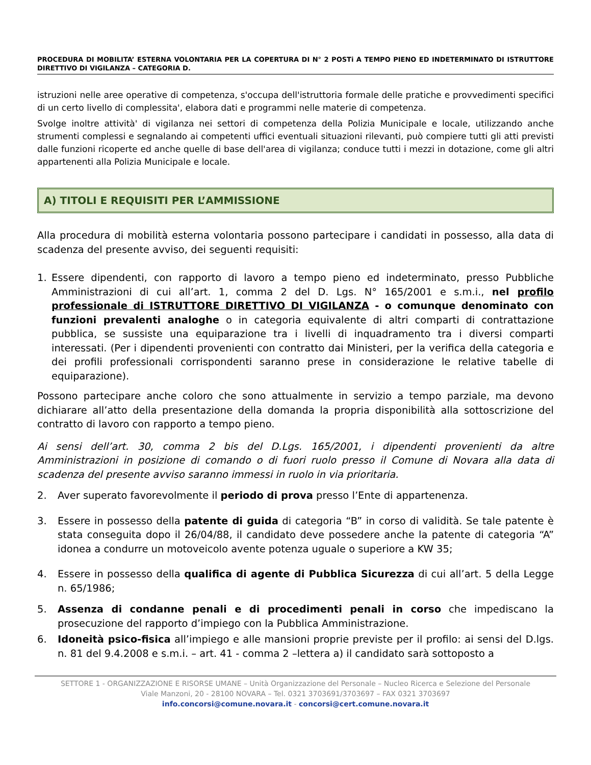PROCEDURA DI MOBILITA’ ESTERNA VOLONTARIA PER LA COPERTURA DI N° 2 POSTi A TEMPO PIENO ED INDETERMINATO DI ISTRUTTORE DIRETTIVO DI VIGILANZA – CATEGORIA D.
istruzioni nelle aree operative di competenza, s'occupa dell'istruttoria formale delle pratiche e provvedimenti specifici di un certo livello di complessita', elabora dati e programmi nelle materie di competenza.
Svolge inoltre attività' di vigilanza nei settori di competenza della Polizia Municipale e locale, utilizzando anche strumenti complessi e segnalando ai competenti uffici eventuali situazioni rilevanti, può compiere tutti gli atti previsti dalle funzioni ricoperte ed anche quelle di base dell'area di vigilanza; conduce tutti i mezzi in dotazione, come gli altri appartenenti alla Polizia Municipale e locale.
A) TITOLI E REQUISITI PER L’AMMISSIONE
Alla procedura di mobilità esterna volontaria possono partecipare i candidati in possesso, alla data di scadenza del presente avviso, dei seguenti requisiti:
1. Essere dipendenti, con rapporto di lavoro a tempo pieno ed indeterminato, presso Pubbliche Amministrazioni di cui all’art. 1, comma 2 del D. Lgs. N° 165/2001 e s.m.i., nel profilo professionale di ISTRUTTORE DIRETTIVO DI VIGILANZA - o comunque denominato con funzioni prevalenti analoghe o in categoria equivalente di altri comparti di contrattazione pubblica, se sussiste una equiparazione tra i livelli di inquadramento tra i diversi comparti interessati. (Per i dipendenti provenienti con contratto dai Ministeri, per la verifica della categoria e dei profili professionali corrispondenti saranno prese in considerazione le relative tabelle di equiparazione).
Possono partecipare anche coloro che sono attualmente in servizio a tempo parziale, ma devono dichiarare all’atto della presentazione della domanda la propria disponibilità alla sottoscrizione del contratto di lavoro con rapporto a tempo pieno.
Ai sensi dell’art. 30, comma 2 bis del D.Lgs. 165/2001, i dipendenti provenienti da altre Amministrazioni in posizione di comando o di fuori ruolo presso il Comune di Novara alla data di scadenza del presente avviso saranno immessi in ruolo in via prioritaria.
2. Aver superato favorevolmente il periodo di prova presso l’Ente di appartenenza.
3. Essere in possesso della patente di guida di categoria “B” in corso di validità. Se tale patente è stata conseguita dopo il 26/04/88, il candidato deve possedere anche la patente di categoria “A” idonea a condurre un motoveicolo avente potenza uguale o superiore a KW 35;
4. Essere in possesso della qualifica di agente di Pubblica Sicurezza di cui all’art. 5 della Legge n. 65/1986;
5. Assenza di condanne penali e di procedimenti penali in corso che impediscano la prosecuzione del rapporto d’impiego con la Pubblica Amministrazione.
6. Idoneità psico-fisica all’impiego e alle mansioni proprie previste per il profilo: ai sensi del D.lgs. n. 81 del 9.4.2008 e s.m.i. – art. 41 - comma 2 –lettera a) il candidato sarà sottoposto a
SETTORE 1 - ORGANIZZAZIONE E RISORSE UMANE – Unità Organizzazione del Personale – Nucleo Ricerca e Selezione del Personale
Viale Manzoni, 20 - 28100 NOVARA – Tel. 0321 3703691/3703697 – FAX 0321 3703697
info.concorsi@comune.novara.it - concorsi@cert.comune.novara.it